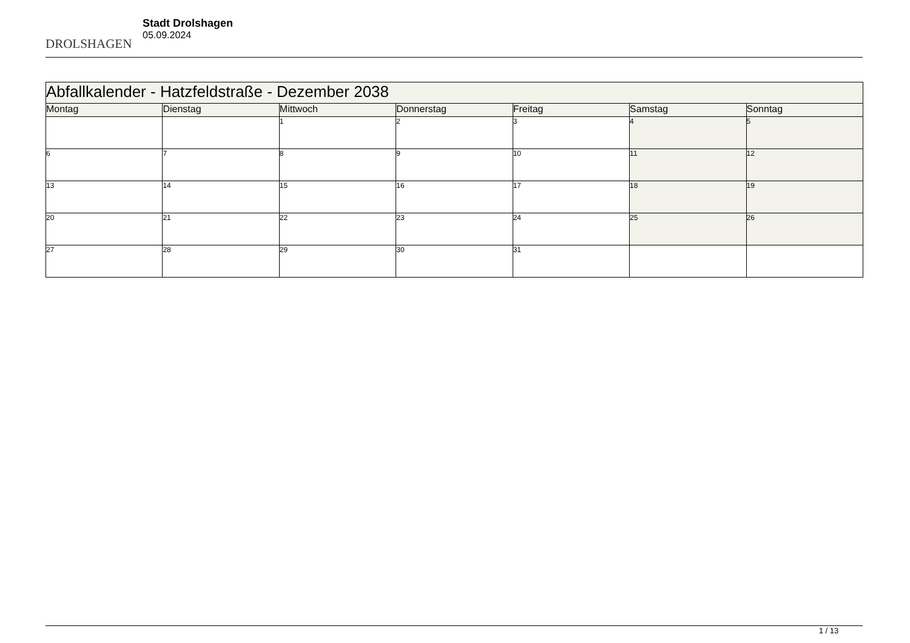DROLSHAGEN
Stadt Drolshagen
05.09.2024
| Abfallkalender - Hatzfeldstraße - Dezember 2038 | | | | | | |
| Montag | Dienstag | Mittwoch | Donnerstag | Freitag | Samstag | Sonntag |
| | | 1 | 2 | 3 | 4 | 5 |
| 6 | 7 | 8 | 9 | 10 | 11 | 12 |
| 13 | 14 | 15 | 16 | 17 | 18 | 19 |
| 20 | 21 | 22 | 23 | 24 | 25 | 26 |
| 27 | 28 | 29 | 30 | 31 | | |
1 / 13